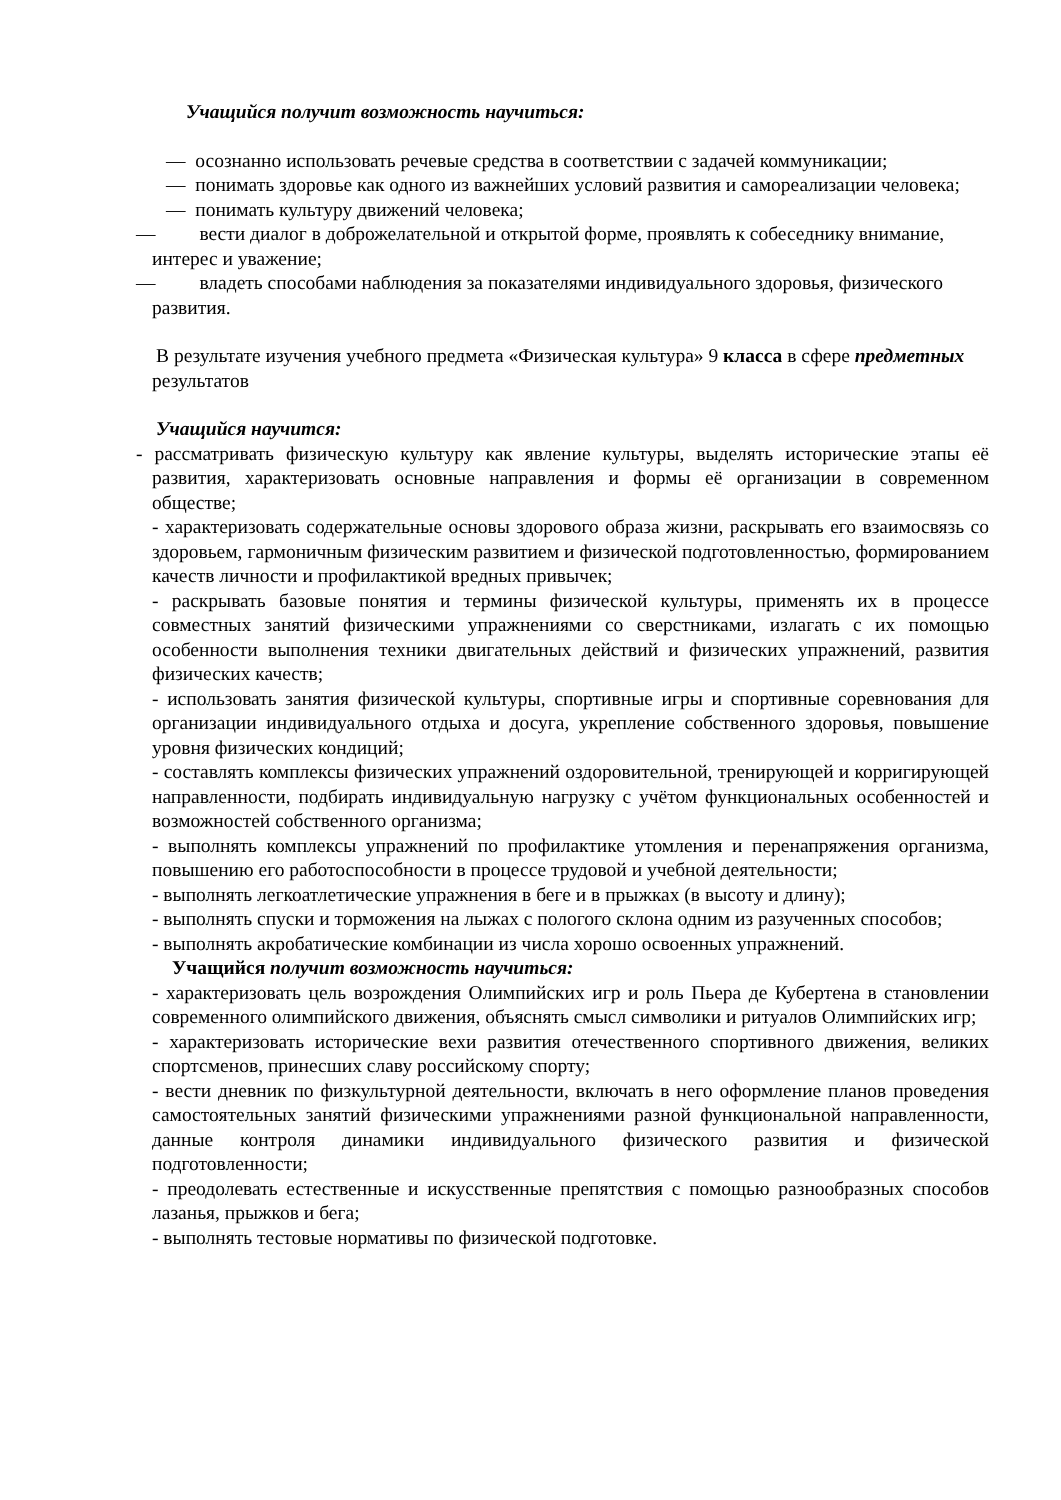Учащийся получит возможность научиться:
— осознанно использовать речевые средства в соответствии с задачей коммуникации;
— понимать здоровье как одного из важнейших условий развития и самореализации человека;
— понимать культуру движений человека;
— вести диалог в доброжелательной и открытой форме, проявлять к собеседнику внимание, интерес и уважение;
— владеть способами наблюдения за показателями индивидуального здоровья, физического развития.
В результате изучения учебного предмета «Физическая культура» 9 класса в сфере предметных результатов
Учащийся научится:
- рассматривать физическую культуру как явление культуры, выделять исторические этапы её развития, характеризовать основные направления и формы её организации в современном обществе;
- характеризовать содержательные основы здорового образа жизни, раскрывать его взаимосвязь со здоровьем, гармоничным физическим развитием и физической подготовленностью, формированием качеств личности и профилактикой вредных привычек;
- раскрывать базовые понятия и термины физической культуры, применять их в процессе совместных занятий физическими упражнениями со сверстниками, излагать с их помощью особенности выполнения техники двигательных действий и физических упражнений, развития физических качеств;
- использовать занятия физической культуры, спортивные игры и спортивные соревнования для организации индивидуального отдыха и досуга, укрепление собственного здоровья, повышение уровня физических кондиций;
- составлять комплексы физических упражнений оздоровительной, тренирующей и корригирующей направленности, подбирать индивидуальную нагрузку с учётом функциональных особенностей и возможностей собственного организма;
- выполнять комплексы упражнений по профилактике утомления и перенапряжения организма, повышению его работоспособности в процессе трудовой и учебной деятельности;
- выполнять легкоатлетические упражнения в беге и в прыжках (в высоту и длину);
- выполнять спуски и торможения на лыжах с пологого склона одним из разученных способов;
- выполнять акробатические комбинации из числа хорошо освоенных упражнений.
Учащийся получит возможность научиться:
- характеризовать цель возрождения Олимпийских игр и роль Пьера де Кубертена в становлении современного олимпийского движения, объяснять смысл символики и ритуалов Олимпийских игр;
- характеризовать исторические вехи развития отечественного спортивного движения, великих спортсменов, принесших славу российскому спорту;
- вести дневник по физкультурной деятельности, включать в него оформление планов проведения самостоятельных занятий физическими упражнениями разной функциональной направленности, данные контроля динамики индивидуального физического развития и физической подготовленности;
- преодолевать естественные и искусственные препятствия с помощью разнообразных способов лазанья, прыжков и бега;
- выполнять тестовые нормативы по физической подготовке.